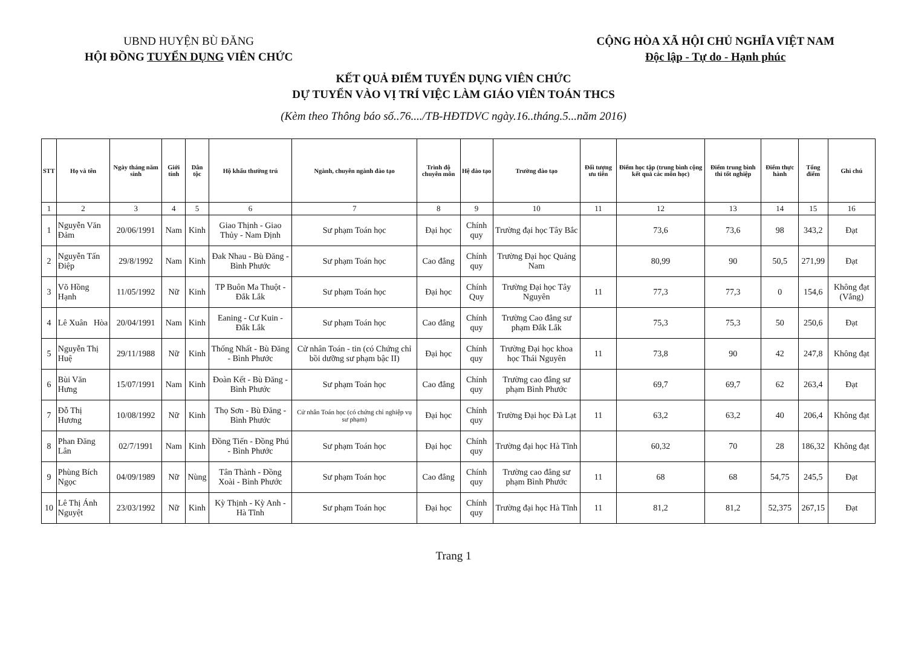UBND HUYỆN BÙ ĐĂNG
HỘI ĐỒNG TUYỂN DỤNG VIÊN CHỨC
CỘNG HÒA XÃ HỘI CHỦ NGHĨA VIỆT NAM
Độc lập - Tự do - Hạnh phúc
KẾT QUẢ ĐIỂM TUYỂN DỤNG VIÊN CHỨC
DỰ TUYỂN VÀO VỊ TRÍ VIỆC LÀM GIÁO VIÊN TOÁN THCS
(Kèm theo Thông báo số..76..../TB-HĐTDVC ngày.16..tháng.5...năm 2016)
| STT | Họ và tên | Ngày tháng năm sinh | Giới tính | Dân tộc | Hộ khẩu thường trú | Ngành, chuyên ngành đào tạo | Trình độ chuyên môn | Hệ đào tạo | Trường đào tạo | Đối tượng ưu tiên | Điểm học tập (trung bình cộng kết quả các môn học) | Điểm trung bình thi tốt nghiệp | Điểm thực hành | Tổng điểm | Ghi chú |
| --- | --- | --- | --- | --- | --- | --- | --- | --- | --- | --- | --- | --- | --- | --- | --- |
| 1 | 2 | 3 | 4 | 5 | 6 | 7 | 8 | 9 | 10 | 11 | 12 | 13 | 14 | 15 | 16 |
| 1 | Nguyễn Văn Đảm | 20/06/1991 | Nam | Kinh | Giao Thịnh - Giao Thủy - Nam Định | Sư phạm Toán học | Đại học | Chính quy | Trường đại học Tây Bắc | | 73,6 | 73,6 | 98 | 343,2 | Đạt |
| 2 | Nguyễn Tấn Điệp | 29/8/1992 | Nam | Kinh | Đak Nhau - Bù Đăng - Bình Phước | Sư phạm Toán học | Cao đẳng | Chính quy | Trường Đại học Quảng Nam | | 80,99 | 90 | 50,5 | 271,99 | Đạt |
| 3 | Võ Hồng Hạnh | 11/05/1992 | Nữ | Kinh | TP Buôn Ma Thuột - Đắk Lắk | Sư phạm Toán học | Đại học | Chính Quy | Trường Đại học Tây Nguyên | 11 | 77,3 | 77,3 | 0 | 154,6 | Không đạt (Vắng) |
| 4 | Lê Xuân Hòa | 20/04/1991 | Nam | Kinh | Eaning - Cư Kuin - Đắk Lắk | Sư phạm Toán học | Cao đẳng | Chính quy | Trường Cao đẳng sư phạm Đắk Lắk | | 75,3 | 75,3 | 50 | 250,6 | Đạt |
| 5 | Nguyễn Thị Huệ | 29/11/1988 | Nữ | Kinh | Thống Nhất - Bù Đăng - Bình Phước | Cử nhân Toán - tin (có Chứng chỉ bồi dưỡng sư phạm bậc II) | Đại học | Chính quy | Trường Đại học khoa học Thái Nguyên | 11 | 73,8 | 90 | 42 | 247,8 | Không đạt |
| 6 | Bùi Văn Hưng | 15/07/1991 | Nam | Kinh | Đoàn Kết - Bù Đăng - Bình Phước | Sư phạm Toán học | Cao đẳng | Chính quy | Trường cao đẳng sư phạm Bình Phước | | 69,7 | 69,7 | 62 | 263,4 | Đạt |
| 7 | Đỗ Thị Hương | 10/08/1992 | Nữ | Kinh | Thọ Sơn - Bù Đăng - Bình Phước | Cử nhân Toán học (có chứng chỉ nghiệp vụ sư phạm) | Đại học | Chính quy | Trường Đại học Đà Lạt | 11 | 63,2 | 63,2 | 40 | 206,4 | Không đạt |
| 8 | Phan Đăng Lân | 02/7/1991 | Nam | Kinh | Đồng Tiến - Đồng Phú - Bình Phước | Sư phạm Toán học | Đại học | Chính quy | Trường đại học Hà Tĩnh | | 60,32 | 70 | 28 | 186,32 | Không đạt |
| 9 | Phùng Bích Ngọc | 04/09/1989 | Nữ | Nùng | Tân Thành - Đồng Xoài - Bình Phước | Sư phạm Toán học | Cao đẳng | Chính quy | Trường cao đẳng sư phạm Bình Phước | 11 | 68 | 68 | 54,75 | 245,5 | Đạt |
| 10 | Lê Thị Ánh Nguyệt | 23/03/1992 | Nữ | Kinh | Kỳ Thịnh - Kỳ Anh - Hà Tĩnh | Sư phạm Toán học | Đại học | Chính quy | Trường đại học Hà Tĩnh | 11 | 81,2 | 81,2 | 52,375 | 267,15 | Đạt |
Trang 1